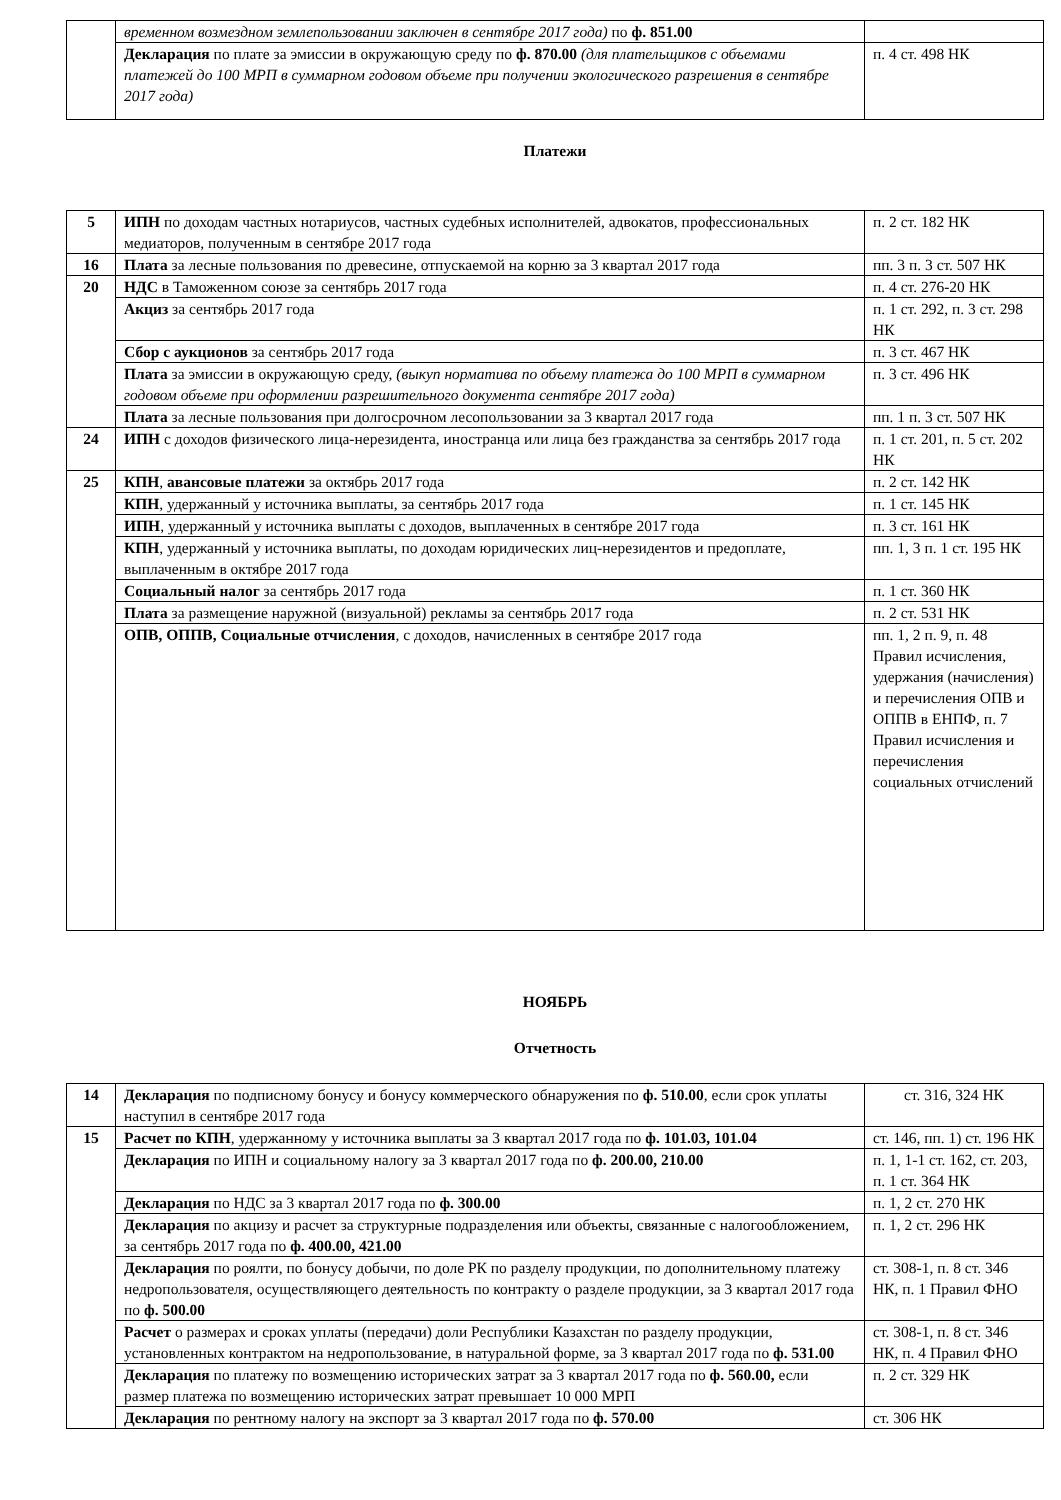| | временном возмездном землепользовании заключен в сентябре 2017 года) по ф. 851.00 | |
| | Декларация по плате за эмиссии в окружающую среду по ф. 870.00 (для плательщиков с объемами платежей до 100 МРП в суммарном годовом объеме при получении экологического разрешения в сентябре 2017 года) | п. 4 ст. 498 НК |
Платежи
| 5 | ИПН по доходам частных нотариусов, частных судебных исполнителей, адвокатов, профессиональных медиаторов, полученным в сентябре 2017 года | п. 2 ст. 182 НК |
| 16 | Плата за лесные пользования по древесине, отпускаемой на корню за 3 квартал 2017 года | пп. 3 п. 3 ст. 507 НК |
| 20 | НДС в Таможенном союзе за сентябрь 2017 года | п. 4 ст. 276-20 НК |
| | Акциз за сентябрь 2017 года | п. 1 ст. 292, п. 3 ст. 298 НК |
| | Сбор с аукционов за сентябрь 2017 года | п. 3 ст. 467 НК |
| | Плата за эмиссии в окружающую среду, (выкуп норматива по объему платежа до 100 МРП в суммарном годовом объеме при оформлении разрешительного документа сентябре 2017 года) | п. 3 ст. 496 НК |
| | Плата за лесные пользования при долгосрочном лесопользовании за 3 квартал 2017 года | пп. 1 п. 3 ст. 507 НК |
| 24 | ИПН с доходов физического лица-нерезидента, иностранца или лица без гражданства за сентябрь 2017 года | п. 1 ст. 201, п. 5 ст. 202 НК |
| 25 | КПН , авансовые платежи за октябрь 2017 года | п. 2 ст. 142 НК |
| | КПН , удержанный у источника выплаты, за сентябрь 2017 года | п. 1 ст. 145 НК |
| | ИПН , удержанный у источника выплаты с доходов, выплаченных в сентябре 2017 года | п. 3 ст. 161 НК |
| | КПН , удержанный у источника выплаты, по доходам юридических лиц-нерезидентов и предоплате, выплаченным в октябре 2017 года | пп. 1, 3 п. 1 ст. 195 НК |
| | Социальный налог за сентябрь 2017 года | п. 1 ст. 360 НК |
| | Плата за размещение наружной (визуальной) рекламы за сентябрь 2017 года | п. 2 ст. 531 НК |
| | ОПВ, ОППВ, Социальные отчисления , с доходов, начисленных в сентябре 2017 года | пп. 1, 2 п. 9, п. 48 Правил исчисления, удержания (начисления) и перечисления ОПВ и ОППВ в ЕНПФ, п. 7 Правил исчисления и перечисления социальных отчислений |
НОЯБРЬ
Отчетность
| 14 | Декларация по подписному бонусу и бонусу коммерческого обнаружения по ф. 510.00 , если срок уплаты наступил в сентябре 2017 года | ст. 316, 324 НК |
| 15 | Расчет по КПН , удержанному у источника выплаты за 3 квартал 2017 года по ф. 101.03, 101.04 | ст. 146, пп. 1) ст. 196 НК |
| | Декларация по ИПН и социальному налогу за 3 квартал 2017 года по ф. 200.00, 210.00 | п. 1, 1-1 ст. 162, ст. 203, п. 1 ст. 364 НК |
| | Декларация по НДС за 3 квартал 2017 года по ф. 300.00 | п. 1, 2 ст. 270 НК |
| | Декларация по акцизу и расчет за структурные подразделения или объекты, связанные с налогообложением, за сентябрь 2017 года по ф. 400.00, 421.00 | п. 1, 2 ст. 296 НК |
| | Декларация по роялти, по бонусу добычи, по доле РК по разделу продукции, по дополнительному платежу недропользователя, осуществляющего деятельность по контракту о разделе продукции, за 3 квартал 2017 года по ф. 500.00 | ст. 308-1, п. 8 ст. 346 НК, п. 1 Правил ФНО |
| | Расчет о размерах и сроках уплаты (передачи) доли Республики Казахстан по разделу продукции, установленных контрактом на недропользование, в натуральной форме, за 3 квартал 2017 года по ф. 531.00 | ст. 308-1, п. 8 ст. 346 НК, п. 4 Правил ФНО |
| | Декларация по платежу по возмещению исторических затрат за 3 квартал 2017 года по ф. 560.00, если размер платежа по возмещению исторических затрат превышает 10 000 МРП | п. 2 ст. 329 НК |
| | Декларация по рентному налогу на экспорт за 3 квартал 2017 года по ф. 570.00 | ст. 306 НК |